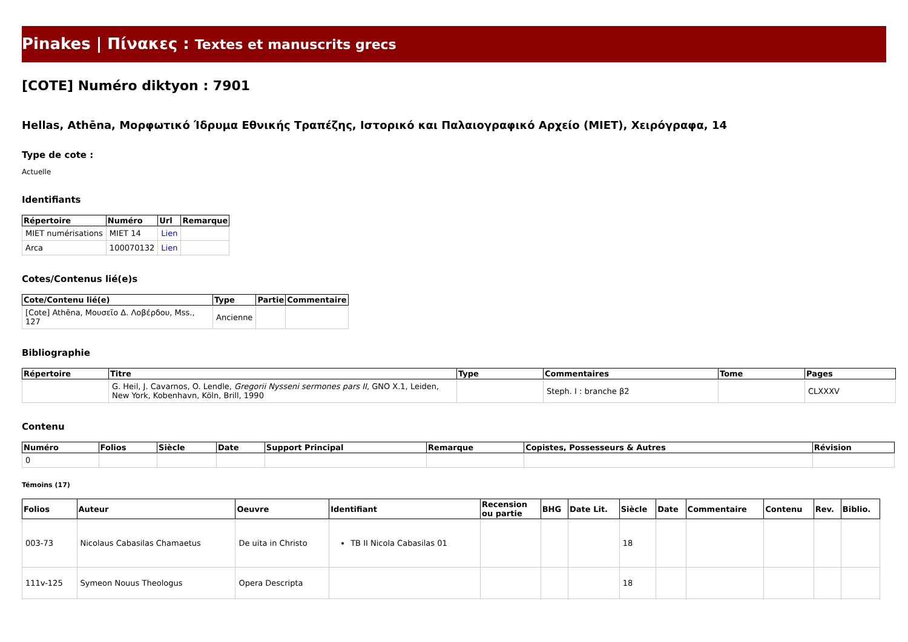Pinakes | Πίνακες : Textes et manuscrits grecs
[COTE] Numéro diktyon : 7901
Hellas, Athēna, Μορφωτικό Ίδρυμα Εθνικής Τραπέζης, Ιστορικό και Παλαιογραφικό Αρχείο (ΜΙΕΤ), Χειρόγραφα, 14
Type de cote :
Actuelle
Identifiants
| Répertoire | Numéro | Url | Remarque |
| --- | --- | --- | --- |
| MIET numérisations | MIET 14 | Lien | |
| Arca | 100070132 | Lien | |
Cotes/Contenus lié(e)s
| Cote/Contenu lié(e) | Type | Partie | Commentaire |
| --- | --- | --- | --- |
| [Cote] Athēna, Μουσεῖο Δ. Λοβέρδου, Mss., 127 | Ancienne | | |
Bibliographie
| Répertoire | Titre | Type | Commentaires | Tome | Pages |
| --- | --- | --- | --- | --- | --- |
| | G. Heil, J. Cavarnos, O. Lendle, Gregorii Nysseni sermones pars II , GNO X.1, Leiden, New York, Kobenhavn, Köln, Brill, 1990 | | Steph. I : branche β2 | | CLXXXV |
Contenu
| Numéro | Folios | Siècle | Date | Support Principal | Remarque | Copistes, Possesseurs & Autres | Révision |
| --- | --- | --- | --- | --- | --- | --- | --- |
| 0 | | | | | | | |
Témoins (17)
| Folios | Auteur | Oeuvre | Identifiant | Recension ou partie | BHG | Date Lit. | Siècle | Date | Commentaire | Contenu | Rev. | Biblio. |
| --- | --- | --- | --- | --- | --- | --- | --- | --- | --- | --- | --- | --- |
| 003-73 | Nicolaus Cabasilas Chamaetus | De uita in Christo | TB II Nicola Cabasilas 01 | | | | 18 | | | | | |
| 111v-125 | Symeon Nouus Theologus | Opera Descripta | | | | | 18 | | | | | |